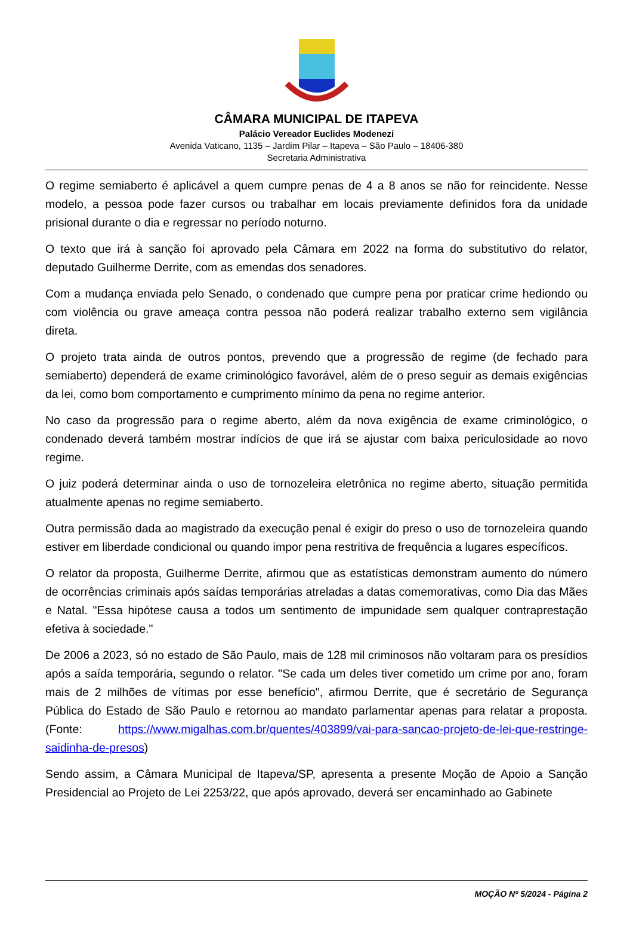CÂMARA MUNICIPAL DE ITAPEVA
Palácio Vereador Euclides Modenezi
Avenida Vaticano, 1135 – Jardim Pilar – Itapeva – São Paulo – 18406-380
Secretaria Administrativa
O regime semiaberto é aplicável a quem cumpre penas de 4 a 8 anos se não for reincidente. Nesse modelo, a pessoa pode fazer cursos ou trabalhar em locais previamente definidos fora da unidade prisional durante o dia e regressar no período noturno.
O texto que irá à sanção foi aprovado pela Câmara em 2022 na forma do substitutivo do relator, deputado Guilherme Derrite, com as emendas dos senadores.
Com a mudança enviada pelo Senado, o condenado que cumpre pena por praticar crime hediondo ou com violência ou grave ameaça contra pessoa não poderá realizar trabalho externo sem vigilância direta.
O projeto trata ainda de outros pontos, prevendo que a progressão de regime (de fechado para semiaberto) dependerá de exame criminológico favorável, além de o preso seguir as demais exigências da lei, como bom comportamento e cumprimento mínimo da pena no regime anterior.
No caso da progressão para o regime aberto, além da nova exigência de exame criminológico, o condenado deverá também mostrar indícios de que irá se ajustar com baixa periculosidade ao novo regime.
O juiz poderá determinar ainda o uso de tornozeleira eletrônica no regime aberto, situação permitida atualmente apenas no regime semiaberto.
Outra permissão dada ao magistrado da execução penal é exigir do preso o uso de tornozeleira quando estiver em liberdade condicional ou quando impor pena restritiva de frequência a lugares específicos.
O relator da proposta, Guilherme Derrite, afirmou que as estatísticas demonstram aumento do número de ocorrências criminais após saídas temporárias atreladas a datas comemorativas, como Dia das Mães e Natal. "Essa hipótese causa a todos um sentimento de impunidade sem qualquer contraprestação efetiva à sociedade."
De 2006 a 2023, só no estado de São Paulo, mais de 128 mil criminosos não voltaram para os presídios após a saída temporária, segundo o relator. "Se cada um deles tiver cometido um crime por ano, foram mais de 2 milhões de vítimas por esse benefício", afirmou Derrite, que é secretário de Segurança Pública do Estado de São Paulo e retornou ao mandato parlamentar apenas para relatar a proposta. (Fonte: https://www.migalhas.com.br/quentes/403899/vai-para-sancao-projeto-de-lei-que-restringe-saidinha-de-presos)
Sendo assim, a Câmara Municipal de Itapeva/SP, apresenta a presente Moção de Apoio a Sanção Presidencial ao Projeto de Lei 2253/22, que após aprovado, deverá ser encaminhado ao Gabinete
MOÇÃO Nº 5/2024 - Página 2